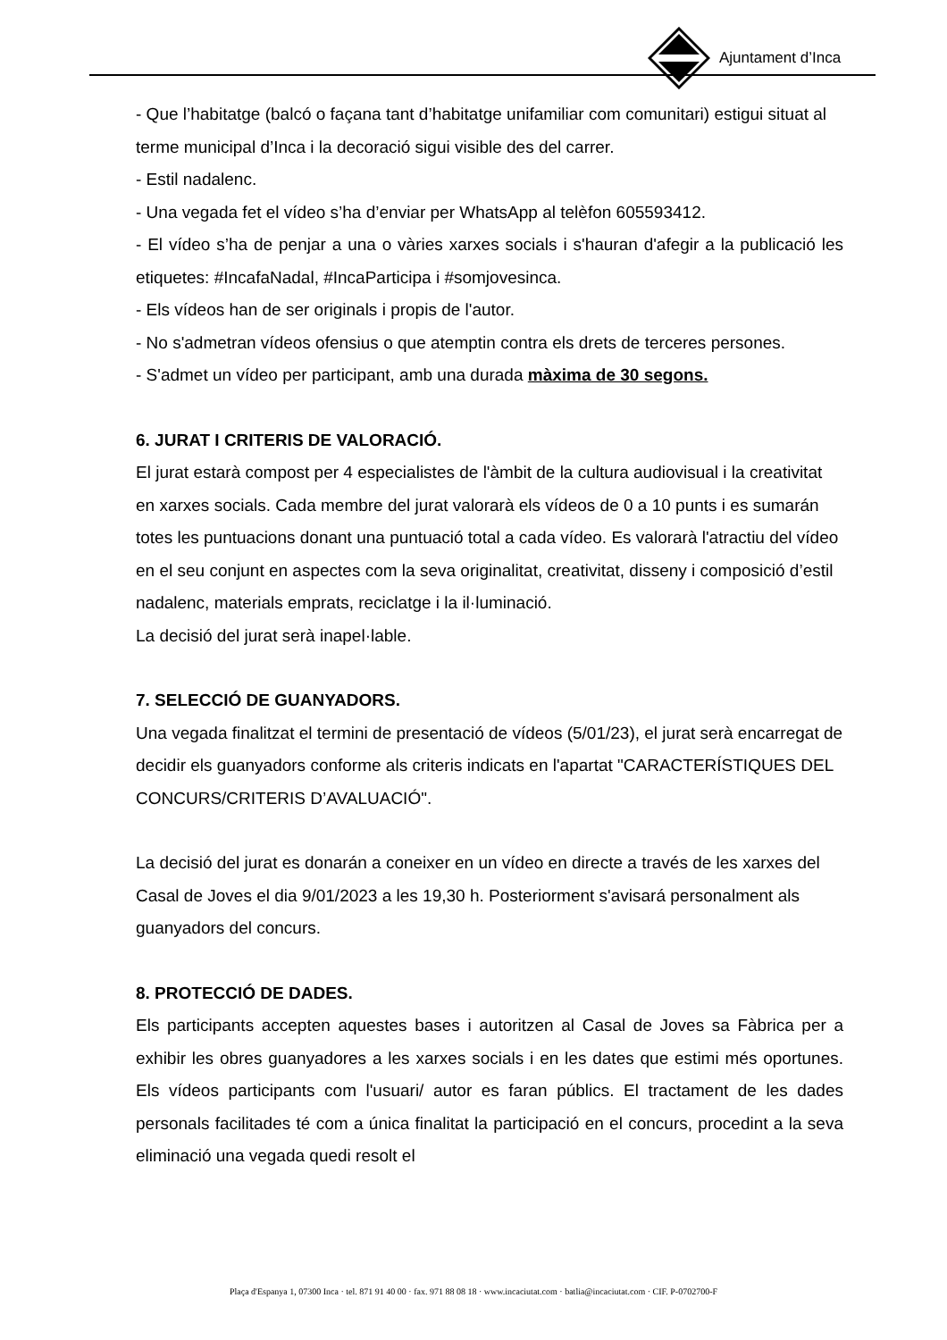Ajuntament d’Inca
- Que l’habitatge (balcó o façana tant d’habitatge unifamiliar com comunitari) estigui situat al terme municipal d’Inca i la decoració sigui visible des del carrer.
- Estil nadalenc.
- Una vegada fet el vídeo s’ha d’enviar per WhatsApp al telèfon 605593412.
- El vídeo s’ha de penjar a una o vàries xarxes socials i s'hauran d'afegir a la publicació les etiquetes: #IncafaNadal, #IncaParticipa i #somjovesinca.
- Els vídeos han de ser originals i propis de l'autor.
- No s'admetran vídeos ofensius o que atemptin contra els drets de terceres persones.
- S'admet un vídeo per participant, amb una durada màxima de 30 segons.
6. JURAT I CRITERIS DE VALORACIÓ.
El jurat estarà compost per 4 especialistes de l'àmbit de la cultura audiovisual i la creativitat en xarxes socials. Cada membre del jurat valorarà els vídeos de 0 a 10 punts i es sumarán totes les puntuacions donant una puntuació total a cada vídeo. Es valorarà l'atractiu del vídeo en el seu conjunt en aspectes com la seva originalitat, creativitat, disseny i composició d’estil nadalenc, materials emprats, reciclatge i la il·luminació.
La decisió del jurat serà inapel·lable.
7. SELECCIÓ DE GUANYADORS.
Una vegada finalitzat el termini de presentació de vídeos (5/01/23), el jurat serà encarregat de decidir els guanyadors conforme als criteris indicats en l'apartat "CARACTERÍSTIQUES DEL CONCURS/CRITERIS D’AVALUACIÓ".
La decisió del jurat es donarán a coneixer en un vídeo en directe a través de les xarxes del Casal de Joves el dia 9/01/2023 a les 19,30 h. Posteriorment s'avisará personalment als guanyadors del concurs.
8. PROTECCIÓ DE DADES.
Els participants accepten aquestes bases i autoritzen al Casal de Joves sa Fàbrica per a exhibir les obres guanyadores a les xarxes socials i en les dates que estimi més oportunes. Els vídeos participants com l'usuari/ autor es faran públics. El tractament de les dades personals facilitades té com a única finalitat la participació en el concurs, procedint a la seva eliminació una vegada quedi resolt el
Plaça d'Espanya 1, 07300 Inca · tel. 871 91 40 00 · fax. 971 88 08 18 · www.incaciutat.com · batlia@incaciutat.com · CIF. P-0702700-F